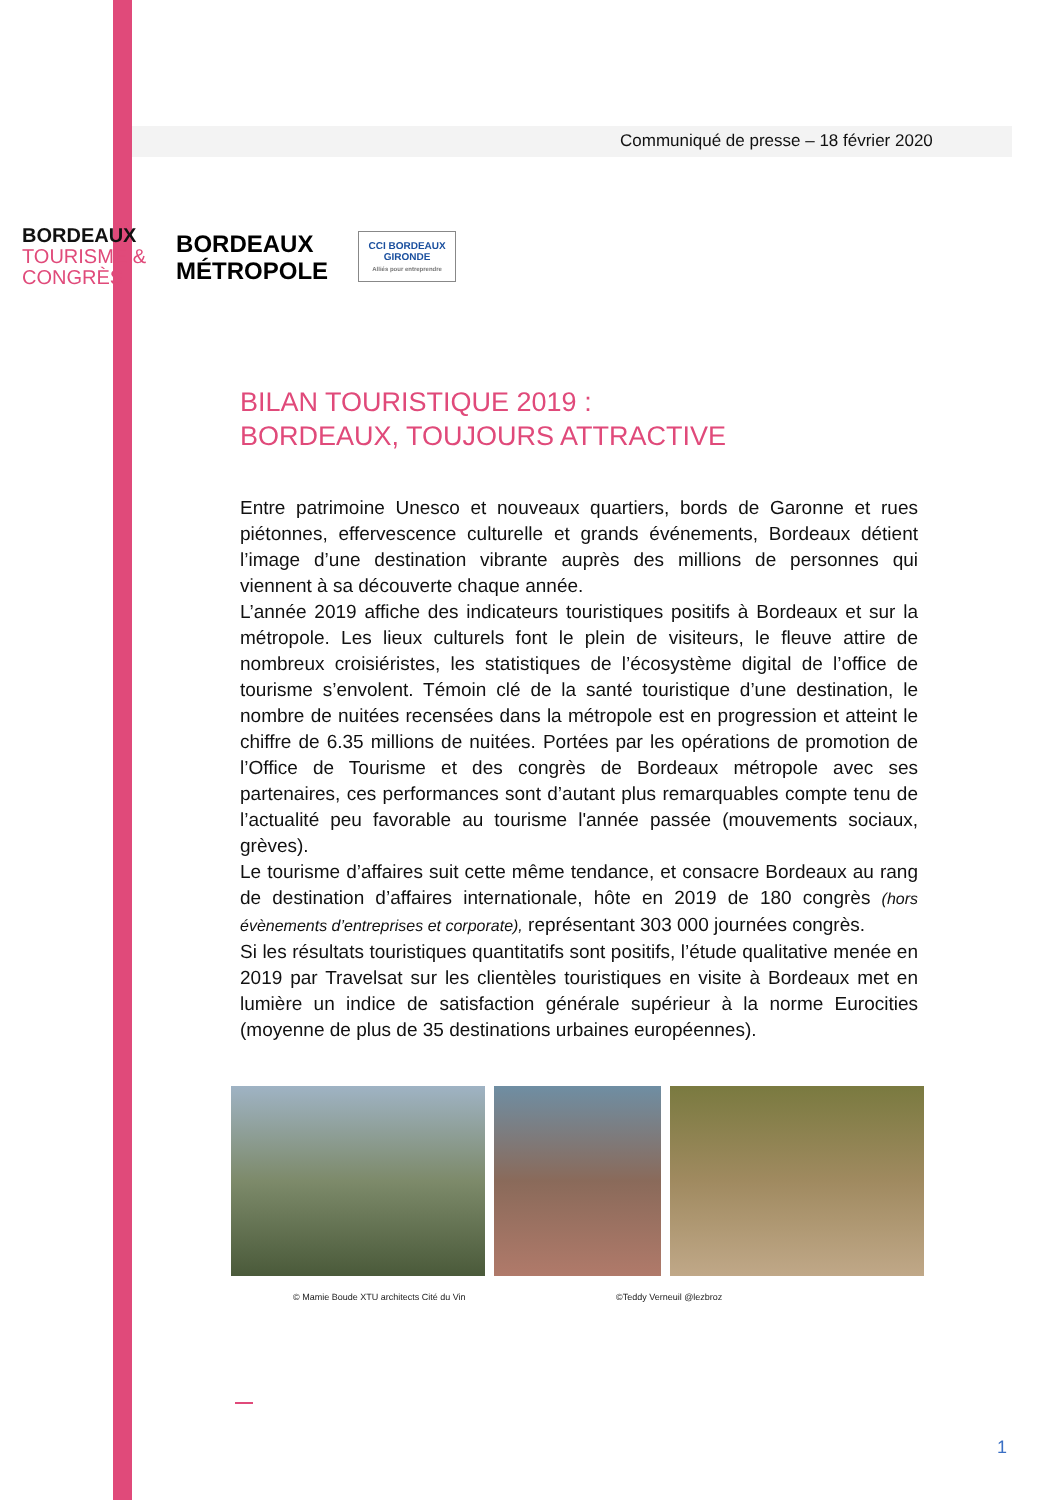Communiqué de presse – 18 février 2020
BORDEAUX
TOURISME &
CONGRÈS
BORDEAUX
MÉTROPOLE
CCI BORDEAUX
GIRONDE
Alliés pour entreprendre
BILAN TOURISTIQUE 2019 :
BORDEAUX, TOUJOURS ATTRACTIVE
Entre patrimoine Unesco et nouveaux quartiers, bords de Garonne et rues piétonnes, effervescence culturelle et grands événements, Bordeaux détient l’image d’une destination vibrante auprès des millions de personnes qui viennent à sa découverte chaque année.
L’année 2019 affiche des indicateurs touristiques positifs à Bordeaux et sur la métropole. Les lieux culturels font le plein de visiteurs, le fleuve attire de nombreux croisiéristes, les statistiques de l’écosystème digital de l’office de tourisme s’envolent. Témoin clé de la santé touristique d’une destination, le nombre de nuitées recensées dans la métropole est en progression et atteint le chiffre de 6.35 millions de nuitées. Portées par les opérations de promotion de l’Office de Tourisme et des congrès de Bordeaux métropole avec ses partenaires, ces performances sont d’autant plus remarquables compte tenu de l’actualité peu favorable au tourisme l'année passée (mouvements sociaux, grèves).
Le tourisme d’affaires suit cette même tendance, et consacre Bordeaux au rang de destination d’affaires internationale, hôte en 2019 de 180 congrès (hors évènements d’entreprises et corporate), représentant 303 000 journées congrès.
Si les résultats touristiques quantitatifs sont positifs, l’étude qualitative menée en 2019 par Travelsat sur les clientèles touristiques en visite à Bordeaux met en lumière un indice de satisfaction générale supérieur à la norme Eurocities (moyenne de plus de 35 destinations urbaines européennes).
© Mamie Boude XTU architects Cité du Vin
©Teddy Verneuil @lezbroz
1